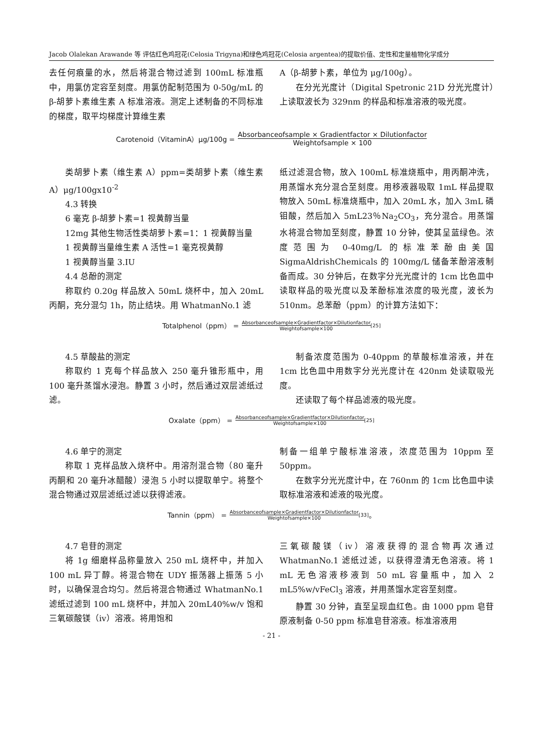Jacob Olalekan Arawande 等 评估红色鸡冠花(Celosia Trigyna)和绿色鸡冠花(Celosia argentea)的提取价值、定性和定量植物化学成分
去任何痕量的水，然后将混合物过滤到 100mL 标准瓶中，用氯仿定容至刻度。用氯仿配制范围为 0-50g/mL 的 β-胡萝卜素维生素 A 标准溶液。测定上述制备的不同标准的梯度，取平均梯度计算维生素
A（β-胡萝卜素，单位为 μg/100g）。
在分光光度计（Digital Spetronic 21D 分光光度计）上读取波长为 329nm 的样品和标准溶液的吸光度。
Carotenoid（VitaminA）μg/100g = Absorbanceofsample × Gradientfactor × Dilutionfactor Weightofsample × 100
类胡萝卜素（维生素 A）ppm=类胡萝卜素（维生素 A）μg/100gx10<sup>-2</sup>
4.3 转换
6 毫克 β-胡萝卜素=1 视黄醇当量
12mg 其他生物活性类胡萝卜素=1：1 视黄醇当量
1 视黄醇当量维生素 A 活性=1 毫克视黄醇
1 视黄醇当量 3.IU
4.4 总酚的测定
称取约 0.20g 样品放入 50mL 烧杯中，加入 20mL 丙酮，充分混匀 1h，防止结块。用 WhatmanNo.1 滤
纸过滤混合物，放入 100mL 标准烧瓶中，用丙酮冲洗，用蒸馏水充分混合至刻度。用移液器吸取 1mL 样品提取物放入 50mL 标准烧瓶中，加入 20mL 水，加入 3mL 磷钼酸，然后加入 5mL23％Na<sub>2</sub>CO<sub>3</sub>，充分混合。用蒸馏水将混合物加至刻度，静置 10 分钟，使其呈蓝绿色。浓度范围为 0-40mg/L 的标准苯酚由美国 SigmaAldrishChemicals 的 100mg/L 储备苯酚溶液制备而成。30 分钟后，在数字分光光度计的 1cm 比色皿中读取样品的吸光度以及苯酚标准浓度的吸光度，波长为 510nm。总苯酚（ppm）的计算方法如下：
Totalphenol（ppm） = Absorbanceofsample×Gradientfactor×Dilutionfactor Weightofsample×100 [25]
4.5 草酸盐的测定
称取约 1 克每个样品放入 250 毫升锥形瓶中，用 100 毫升蒸馏水浸泡。静置 3 小时，然后通过双层滤纸过滤。
制备浓度范围为 0-40ppm 的草酸标准溶液，并在 1cm 比色皿中用数字分光光度计在 420nm 处读取吸光度。
还读取了每个样品滤液的吸光度。
Oxalate（ppm） = Absorbanceofsample×Gradientfactor×Dilutionfactor Weightofsample×100 [25]
4.6 单宁的测定
称取 1 克样品放入烧杯中。用溶剂混合物（80 毫升丙酮和 20 毫升冰醋酸）浸泡 5 小时以提取单宁。将整个混合物通过双层滤纸过滤以获得滤液。
制备一组单宁酸标准溶液，浓度范围为 10ppm 至 50ppm。
在数字分光光度计中，在 760nm 的 1cm 比色皿中读取标准溶液和滤液的吸光度。
Tannin（ppm） = Absorbanceofsample×Gradientfactor×Dilutionfactor Weightofsample×100 [33] 。
4.7 皂苷的测定
将 1g 细磨样品称量放入 250 mL 烧杯中，并加入 100 mL 异丁醇。将混合物在 UDY 振荡器上振荡 5 小时，以确保混合均匀。然后将混合物通过 WhatmanNo.1 滤纸过滤到 100 mL 烧杯中，并加入 20mL40%w/v 饱和三氧碳酸镁（iv）溶液。将用饱和
三氧碳酸镁（iv）溶液获得的混合物再次通过 WhatmanNo.1 滤纸过滤，以获得澄清无色溶液。将 1 mL 无色溶液移液到 50 mL 容量瓶中，加入 2 mL5%w/vFeCl<sub>3</sub> 溶液，并用蒸馏水定容至刻度。
静置 30 分钟，直至呈现血红色。由 1000 ppm 皂苷原液制备 0-50 ppm 标准皂苷溶液。标准溶液用
- 21 -